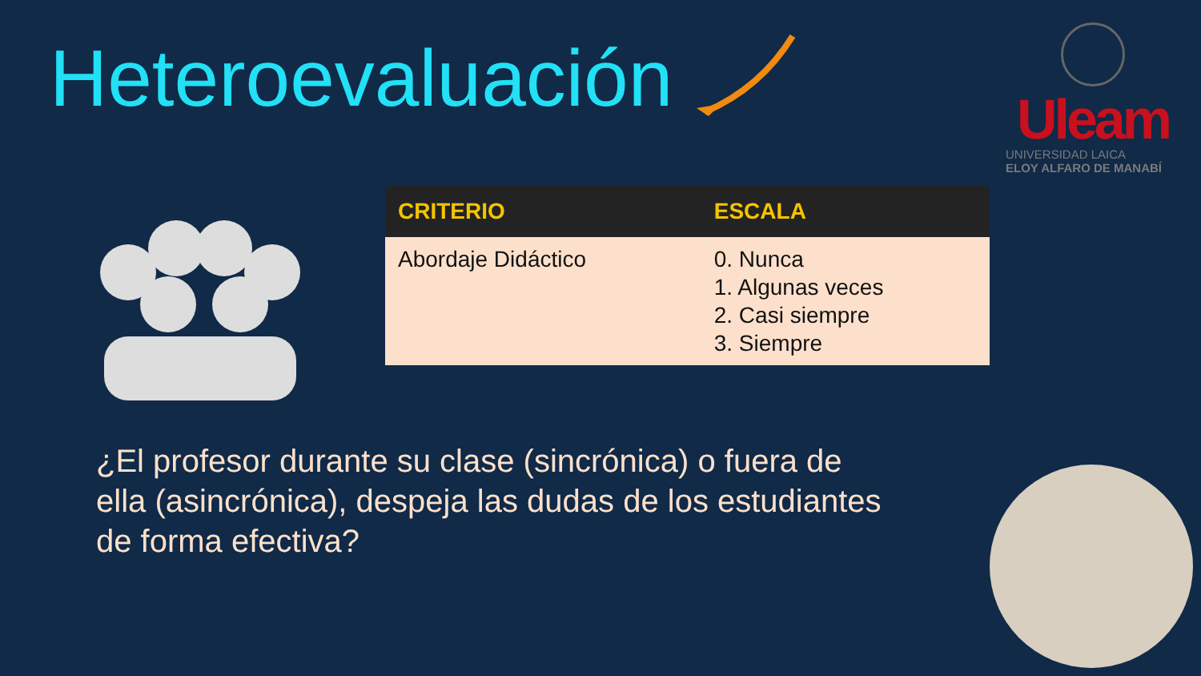Heteroevaluación
Uleam
UNIVERSIDAD LAICA
ELOY ALFARO DE MANABÍ
| CRITERIO | ESCALA |
| --- | --- |
| Abordaje Didáctico | 0. Nunca 1. Algunas veces 2. Casi siempre 3. Siempre |
¿El profesor durante su clase (sincrónica) o fuera de ella (asincrónica), despeja las dudas de los estudiantes de forma efectiva?